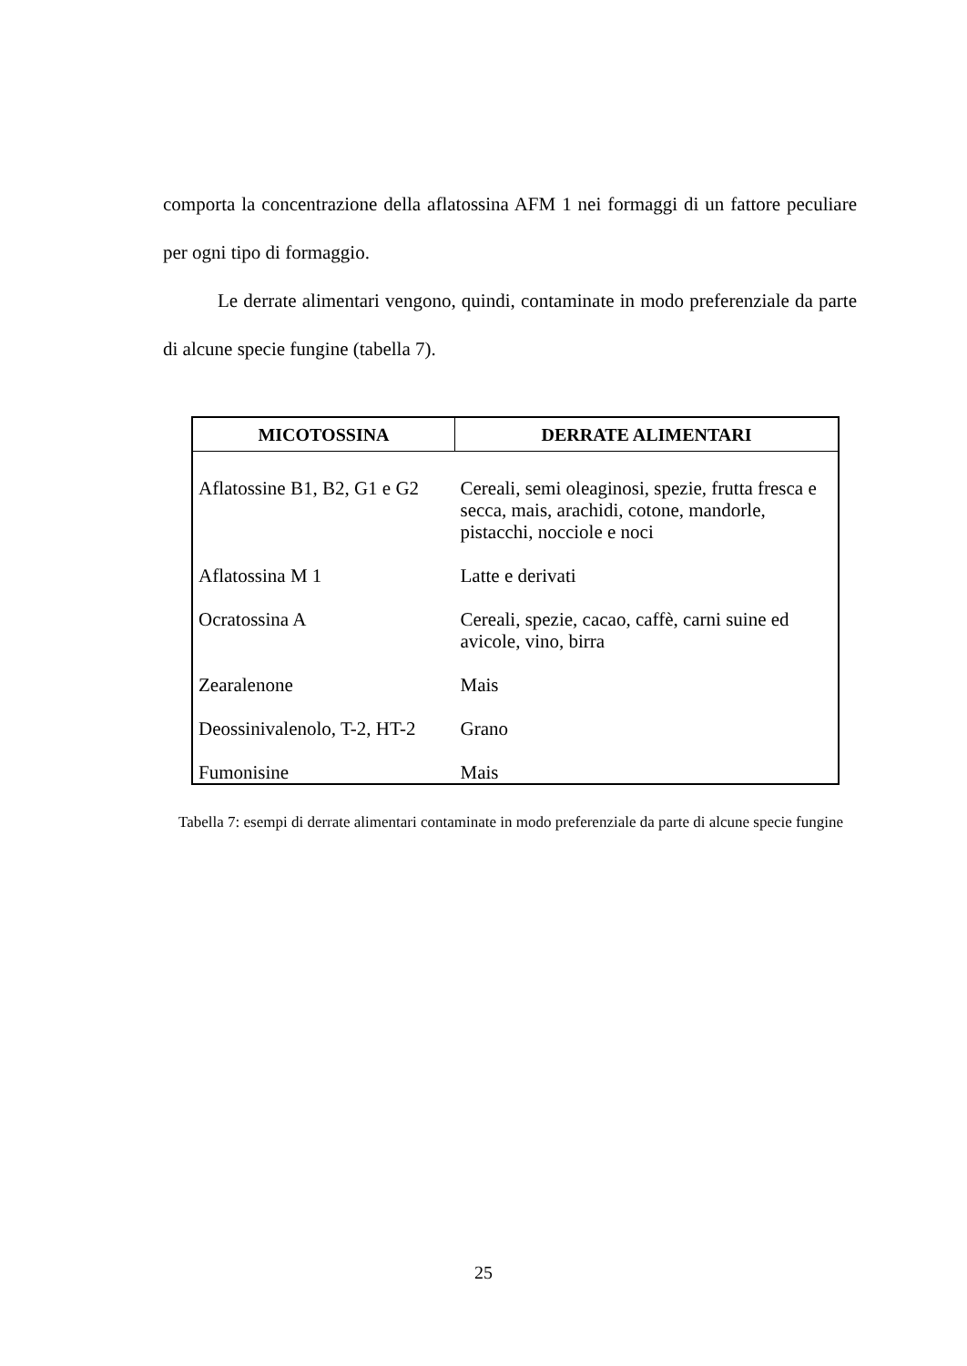comporta la concentrazione della aflatossina AFM 1 nei formaggi di un fattore peculiare per ogni tipo di formaggio.
Le derrate alimentari vengono, quindi, contaminate in modo preferenziale da parte di alcune specie fungine (tabella 7).
| MICOTOSSINA | DERRATE ALIMENTARI |
| --- | --- |
| Aflatossine B1, B2, G1 e G2 | Cereali, semi oleaginosi, spezie, frutta fresca e secca, mais, arachidi, cotone, mandorle, pistacchi, nocciole e noci |
| Aflatossina M 1 | Latte e derivati |
| Ocratossina A | Cereali, spezie, cacao, caffè, carni suine ed avicole, vino, birra |
| Zearalenone | Mais |
| Deossinivalenolo, T-2, HT-2 | Grano |
| Fumonisine | Mais |
Tabella 7: esempi di derrate alimentari contaminate in modo preferenziale da parte di alcune specie fungine
25